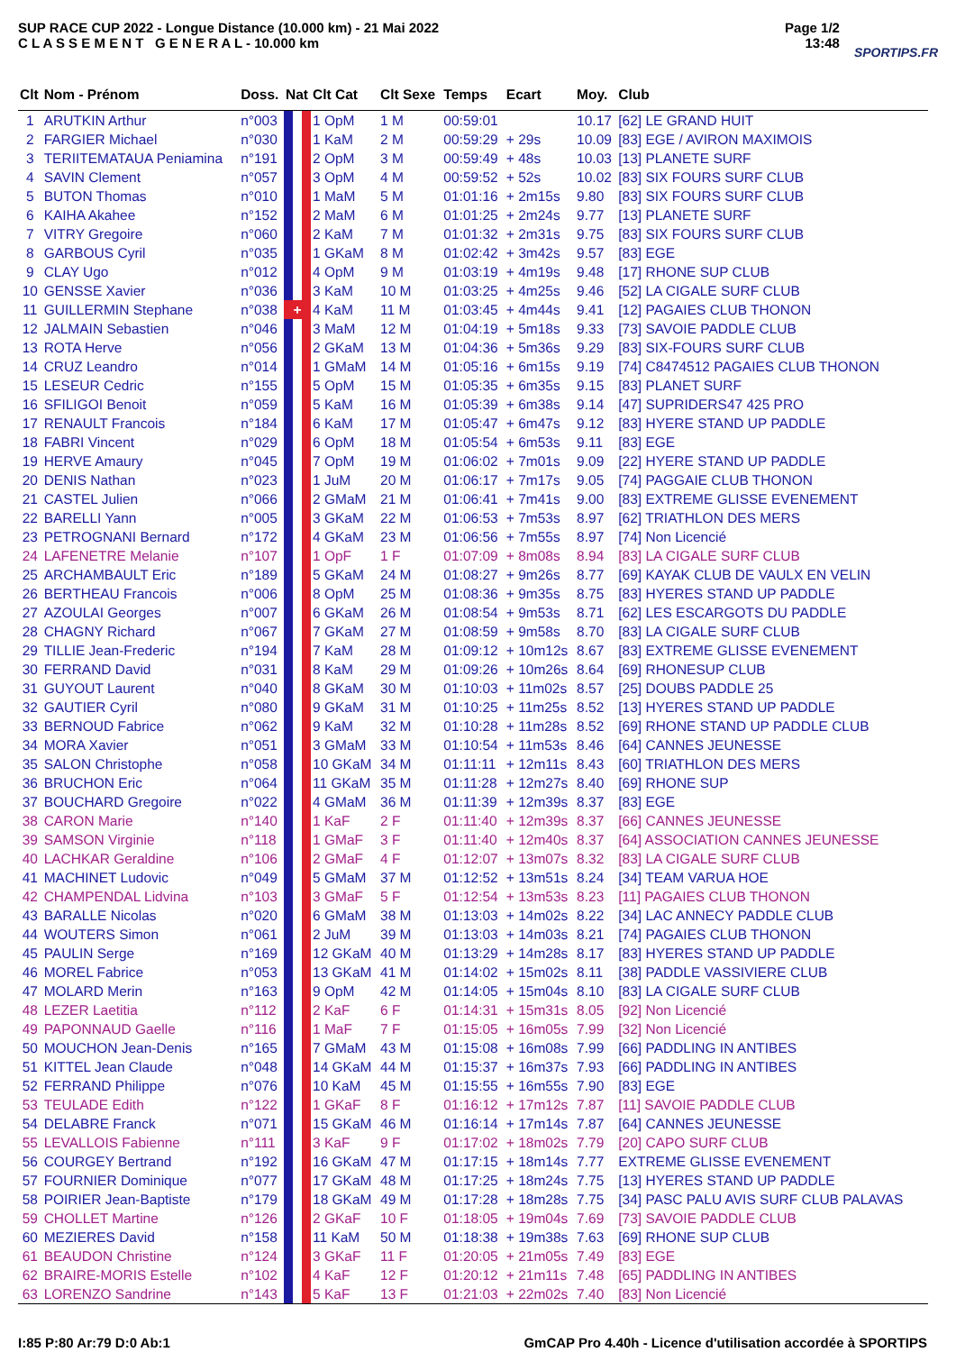SUP RACE CUP 2022 - Longue Distance (10.000 km) - 21 Mai 2022
C L A S S E M E N T G E N E R A L - 10.000 km
Page 1/2
13:48
SPORTIPS.FR
| Clt | Nom - Prénom | Doss. | Nat | Clt Cat | Clt Sexe | Temps | Ecart | Moy. | Club |
| --- | --- | --- | --- | --- | --- | --- | --- | --- | --- |
| 1 | ARUTKIN Arthur | n°003 | | 1 OpM | 1 M | 00:59:01 | | 10.17 | [62] LE GRAND HUIT |
| 2 | FARGIER Michael | n°030 | | 1 KaM | 2 M | 00:59:29 | + 29s | 10.09 | [83] EGE / AVIRON MAXIMOIS |
| 3 | TERIITEMATAUA Peniamina | n°191 | | 2 OpM | 3 M | 00:59:49 | + 48s | 10.03 | [13] PLANETE SURF |
| 4 | SAVIN Clement | n°057 | | 3 OpM | 4 M | 00:59:52 | + 52s | 10.02 | [83] SIX FOURS SURF CLUB |
| 5 | BUTON Thomas | n°010 | | 1 MaM | 5 M | 01:01:16 | + 2m15s | 9.80 | [83] SIX FOURS SURF CLUB |
| 6 | KAIHA Akahee | n°152 | | 2 MaM | 6 M | 01:01:25 | + 2m24s | 9.77 | [13] PLANETE SURF |
| 7 | VITRY Gregoire | n°060 | | 2 KaM | 7 M | 01:01:32 | + 2m31s | 9.75 | [83] SIX FOURS SURF CLUB |
| 8 | GARBOUS Cyril | n°035 | | 1 GKaM | 8 M | 01:02:42 | + 3m42s | 9.57 | [83] EGE |
| 9 | CLAY Ugo | n°012 | | 4 OpM | 9 M | 01:03:19 | + 4m19s | 9.48 | [17] RHONE SUP CLUB |
| 10 | GENSSE Xavier | n°036 | | 3 KaM | 10 M | 01:03:25 | + 4m25s | 9.46 | [52] LA CIGALE SURF CLUB |
| 11 | GUILLERMIN Stephane | n°038 | + | 4 KaM | 11 M | 01:03:45 | + 4m44s | 9.41 | [12] PAGAIES CLUB THONON |
| 12 | JALMAIN Sebastien | n°046 | | 3 MaM | 12 M | 01:04:19 | + 5m18s | 9.33 | [73] SAVOIE PADDLE CLUB |
| 13 | ROTA Herve | n°056 | | 2 GKaM | 13 M | 01:04:36 | + 5m36s | 9.29 | [83] SIX-FOURS SURF CLUB |
| 14 | CRUZ Leandro | n°014 | | 1 GMaM | 14 M | 01:05:16 | + 6m15s | 9.19 | [74] C8474512 PAGAIES CLUB THONON |
| 15 | LESEUR Cedric | n°155 | | 5 OpM | 15 M | 01:05:35 | + 6m35s | 9.15 | [83] PLANET SURF |
| 16 | SFILIGOI Benoit | n°059 | | 5 KaM | 16 M | 01:05:39 | + 6m38s | 9.14 | [47] SUPRIDERS47 425 PRO |
| 17 | RENAULT Francois | n°184 | | 6 KaM | 17 M | 01:05:47 | + 6m47s | 9.12 | [83] HYERE STAND UP PADDLE |
| 18 | FABRI Vincent | n°029 | | 6 OpM | 18 M | 01:05:54 | + 6m53s | 9.11 | [83] EGE |
| 19 | HERVE Amaury | n°045 | | 7 OpM | 19 M | 01:06:02 | + 7m01s | 9.09 | [22] HYERE STAND UP PADDLE |
| 20 | DENIS Nathan | n°023 | | 1 JuM | 20 M | 01:06:17 | + 7m17s | 9.05 | [74] PAGGAIE CLUB THONON |
| 21 | CASTEL Julien | n°066 | | 2 GMaM | 21 M | 01:06:41 | + 7m41s | 9.00 | [83] EXTREME GLISSE EVENEMENT |
| 22 | BARELLI Yann | n°005 | | 3 GKaM | 22 M | 01:06:53 | + 7m53s | 8.97 | [62] TRIATHLON DES MERS |
| 23 | PETROGNANI Bernard | n°172 | | 4 GKaM | 23 M | 01:06:56 | + 7m55s | 8.97 | [74] Non Licencié |
| 24 | LAFENETRE Melanie | n°107 | | 1 OpF | 1 F | 01:07:09 | + 8m08s | 8.94 | [83] LA CIGALE SURF CLUB |
| 25 | ARCHAMBAULT Eric | n°189 | | 5 GKaM | 24 M | 01:08:27 | + 9m26s | 8.77 | [69] KAYAK CLUB DE VAULX EN VELIN |
| 26 | BERTHEAU Francois | n°006 | | 8 OpM | 25 M | 01:08:36 | + 9m35s | 8.75 | [83] HYERES STAND UP PADDLE |
| 27 | AZOULAI Georges | n°007 | | 6 GKaM | 26 M | 01:08:54 | + 9m53s | 8.71 | [62] LES ESCARGOTS DU PADDLE |
| 28 | CHAGNY Richard | n°067 | | 7 GKaM | 27 M | 01:08:59 | + 9m58s | 8.70 | [83] LA CIGALE SURF CLUB |
| 29 | TILLIE Jean-Frederic | n°194 | | 7 KaM | 28 M | 01:09:12 | + 10m12s | 8.67 | [83] EXTREME GLISSE EVENEMENT |
| 30 | FERRAND David | n°031 | | 8 KaM | 29 M | 01:09:26 | + 10m26s | 8.64 | [69] RHONESUP CLUB |
| 31 | GUYOUT Laurent | n°040 | | 8 GKaM | 30 M | 01:10:03 | + 11m02s | 8.57 | [25] DOUBS PADDLE 25 |
| 32 | GAUTIER Cyril | n°080 | | 9 GKaM | 31 M | 01:10:25 | + 11m25s | 8.52 | [13] HYERES STAND UP PADDLE |
| 33 | BERNOUD Fabrice | n°062 | | 9 KaM | 32 M | 01:10:28 | + 11m28s | 8.52 | [69] RHONE STAND UP PADDLE CLUB |
| 34 | MORA Xavier | n°051 | | 3 GMaM | 33 M | 01:10:54 | + 11m53s | 8.46 | [64] CANNES JEUNESSE |
| 35 | SALON Christophe | n°058 | | 10 GKaM | 34 M | 01:11:11 | + 12m11s | 8.43 | [60] TRIATHLON DES MERS |
| 36 | BRUCHON Eric | n°064 | | 11 GKaM | 35 M | 01:11:28 | + 12m27s | 8.40 | [69] RHONE SUP |
| 37 | BOUCHARD Gregoire | n°022 | | 4 GMaM | 36 M | 01:11:39 | + 12m39s | 8.37 | [83] EGE |
| 38 | CARON Marie | n°140 | | 1 KaF | 2 F | 01:11:40 | + 12m39s | 8.37 | [66] CANNES JEUNESSE |
| 39 | SAMSON Virginie | n°118 | | 1 GMaF | 3 F | 01:11:40 | + 12m40s | 8.37 | [64] ASSOCIATION CANNES JEUNESSE |
| 40 | LACHKAR Geraldine | n°106 | | 2 GMaF | 4 F | 01:12:07 | + 13m07s | 8.32 | [83] LA CIGALE SURF CLUB |
| 41 | MACHINET Ludovic | n°049 | | 5 GMaM | 37 M | 01:12:52 | + 13m51s | 8.24 | [34] TEAM VARUA HOE |
| 42 | CHAMPENDAL Lidvina | n°103 | | 3 GMaF | 5 F | 01:12:54 | + 13m53s | 8.23 | [11] PAGAIES CLUB THONON |
| 43 | BARALLE Nicolas | n°020 | | 6 GMaM | 38 M | 01:13:03 | + 14m02s | 8.22 | [34] LAC ANNECY PADDLE CLUB |
| 44 | WOUTERS Simon | n°061 | | 2 JuM | 39 M | 01:13:03 | + 14m03s | 8.21 | [74] PAGAIES CLUB THONON |
| 45 | PAULIN Serge | n°169 | | 12 GKaM | 40 M | 01:13:29 | + 14m28s | 8.17 | [83] HYERES STAND UP PADDLE |
| 46 | MOREL Fabrice | n°053 | | 13 GKaM | 41 M | 01:14:02 | + 15m02s | 8.11 | [38] PADDLE VASSIVIERE CLUB |
| 47 | MOLARD Merin | n°163 | | 9 OpM | 42 M | 01:14:05 | + 15m04s | 8.10 | [83] LA CIGALE SURF CLUB |
| 48 | LEZER Laetitia | n°112 | | 2 KaF | 6 F | 01:14:31 | + 15m31s | 8.05 | [92] Non Licencié |
| 49 | PAPONNAUD Gaelle | n°116 | | 1 MaF | 7 F | 01:15:05 | + 16m05s | 7.99 | [32] Non Licencié |
| 50 | MOUCHON Jean-Denis | n°165 | | 7 GMaM | 43 M | 01:15:08 | + 16m08s | 7.99 | [66] PADDLING IN ANTIBES |
| 51 | KITTEL Jean Claude | n°048 | | 14 GKaM | 44 M | 01:15:37 | + 16m37s | 7.93 | [66] PADDLING IN ANTIBES |
| 52 | FERRAND Philippe | n°076 | | 10 KaM | 45 M | 01:15:55 | + 16m55s | 7.90 | [83] EGE |
| 53 | TEULADE Edith | n°122 | | 1 GKaF | 8 F | 01:16:12 | + 17m12s | 7.87 | [11] SAVOIE PADDLE CLUB |
| 54 | DELABRE Franck | n°071 | | 15 GKaM | 46 M | 01:16:14 | + 17m14s | 7.87 | [64] CANNES JEUNESSE |
| 55 | LEVALLOIS Fabienne | n°111 | | 3 KaF | 9 F | 01:17:02 | + 18m02s | 7.79 | [20] CAPO SURF CLUB |
| 56 | COURGEY Bertrand | n°192 | | 16 GKaM | 47 M | 01:17:15 | + 18m14s | 7.77 | EXTREME GLISSE EVENEMENT |
| 57 | FOURNIER Dominique | n°077 | | 17 GKaM | 48 M | 01:17:25 | + 18m24s | 7.75 | [13] HYERES STAND UP PADDLE |
| 58 | POIRIER Jean-Baptiste | n°179 | | 18 GKaM | 49 M | 01:17:28 | + 18m28s | 7.75 | [34] PASC PALU AVIS SURF CLUB PALAVAS |
| 59 | CHOLLET Martine | n°126 | | 2 GKaF | 10 F | 01:18:05 | + 19m04s | 7.69 | [73] SAVOIE PADDLE CLUB |
| 60 | MEZIERES David | n°158 | | 11 KaM | 50 M | 01:18:38 | + 19m38s | 7.63 | [69] RHONE SUP CLUB |
| 61 | BEAUDON Christine | n°124 | | 3 GKaF | 11 F | 01:20:05 | + 21m05s | 7.49 | [83] EGE |
| 62 | BRAIRE-MORIS Estelle | n°102 | | 4 KaF | 12 F | 01:20:12 | + 21m11s | 7.48 | [65] PADDLING IN ANTIBES |
| 63 | LORENZO Sandrine | n°143 | | 5 KaF | 13 F | 01:21:03 | + 22m02s | 7.40 | [83] Non Licencié |
I:85 P:80 Ar:79 D:0 Ab:1 GmCAP Pro 4.40h - Licence d'utilisation accordée à SPORTIPS